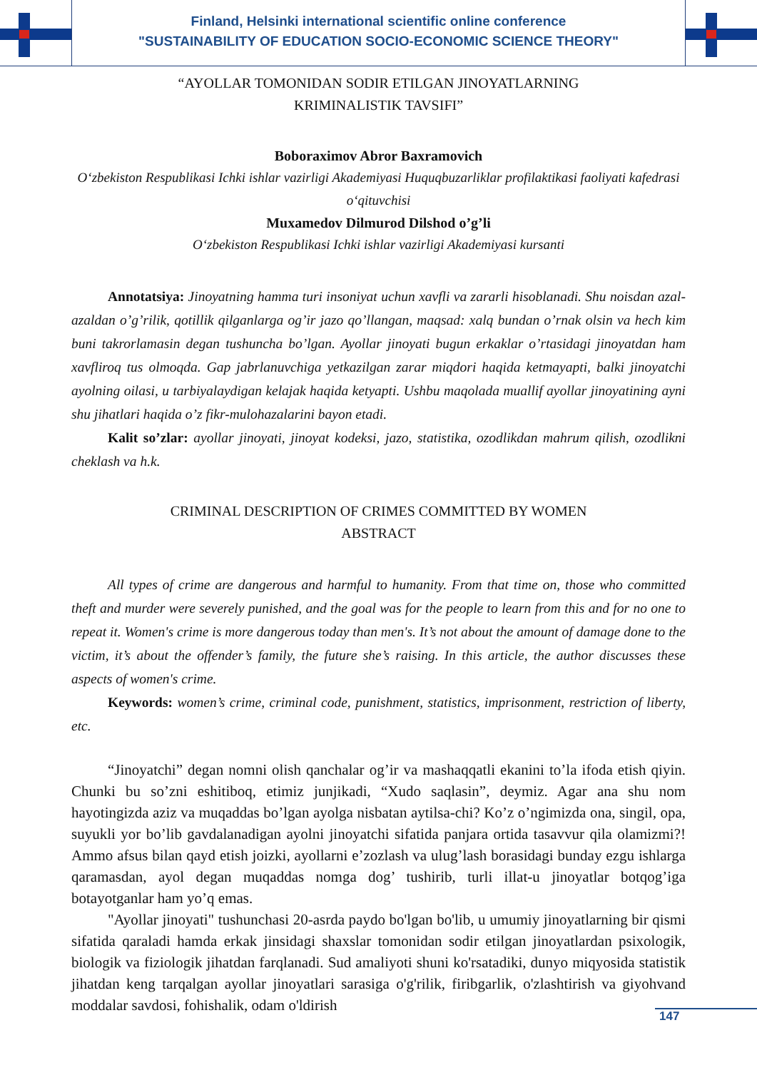Finland, Helsinki international scientific online conference
"SUSTAINABILITY OF EDUCATION SOCIO-ECONOMIC SCIENCE THEORY"
“AYOLLAR TOMONIDAN SODIR ETILGAN JINOYATLARNING
KRIMINALISTIK TAVSIFI”
Boboraximov Abror Baxramovich
O‘zbekiston Respublikasi Ichki ishlar vazirligi Akademiyasi Huquqbuzarliklar profilaktikasi faoliyati kafedrasi o‘qituvchisi
Muxamedov Dilmurod Dilshod o’g’li
O‘zbekiston Respublikasi Ichki ishlar vazirligi Akademiyasi kursanti
Annotatsiya: Jinoyatning hamma turi insoniyat uchun xavfli va zararli hisoblanadi. Shu noisdan azal-azaldan o’g’rilik, qotillik qilganlarga og’ir jazo qo’llangan, maqsad: xalq bundan o’rnak olsin va hech kim buni takrorlamasin degan tushuncha bo’lgan. Ayollar jinoyati bugun erkaklar o’rtasidagi jinoyatdan ham xavfliroq tus olmoqda. Gap jabrlanuvchiga yetkazilgan zarar miqdori haqida ketmayapti, balki jinoyatchi ayolning oilasi, u tarbiyalaydigan kelajak haqida ketyapti. Ushbu maqolada muallif ayollar jinoyatining ayni shu jihatlari haqida o’z fikr-mulohazalarini bayon etadi.
Kalit so’zlar: ayollar jinoyati, jinoyat kodeksi, jazo, statistika, ozodlikdan mahrum qilish, ozodlikni cheklash va h.k.
CRIMINAL DESCRIPTION OF CRIMES COMMITTED BY WOMEN
ABSTRACT
All types of crime are dangerous and harmful to humanity. From that time on, those who committed theft and murder were severely punished, and the goal was for the people to learn from this and for no one to repeat it. Women's crime is more dangerous today than men's. It’s not about the amount of damage done to the victim, it’s about the offender’s family, the future she’s raising. In this article, the author discusses these aspects of women's crime.
Keywords: women’s crime, criminal code, punishment, statistics, imprisonment, restriction of liberty, etc.
“Jinoyatchi” degan nomni olish qanchalar og’ir va mashaqqatli ekanini to’la ifoda etish qiyin. Chunki bu so’zni eshitiboq, etimiz junjikadi, “Xudo saqlasin”, deymiz. Agar ana shu nom hayotingizda aziz va muqaddas bo’lgan ayolga nisbatan aytilsa-chi? Ko’z o’ngimizda ona, singil, opa, suyukli yor bo’lib gavdalanadigan ayolni jinoyatchi sifatida panjara ortida tasavvur qila olamizmi?! Ammo afsus bilan qayd etish joizki, ayollarni e’zozlash va ulug’lash borasidagi bunday ezgu ishlarga qaramasdan, ayol degan muqaddas nomga dog’ tushirib, turli illat-u jinoyatlar botqog’iga botayotganlar ham yo’q emas.
"Ayollar jinoyati" tushunchasi 20-asrda paydo bo'lgan bo'lib, u umumiy jinoyatlarning bir qismi sifatida qaraladi hamda erkak jinsidagi shaxslar tomonidan sodir etilgan jinoyatlardan psixologik, biologik va fiziologik jihatdan farqlanadi. Sud amaliyoti shuni ko'rsatadiki, dunyo miqyosida statistik jihatdan keng tarqalgan ayollar jinoyatlari sarasiga o'g'rilik, firibgarlik, o'zlashtirish va giyohvand moddalar savdosi, fohishalik, odam o'ldirish
147